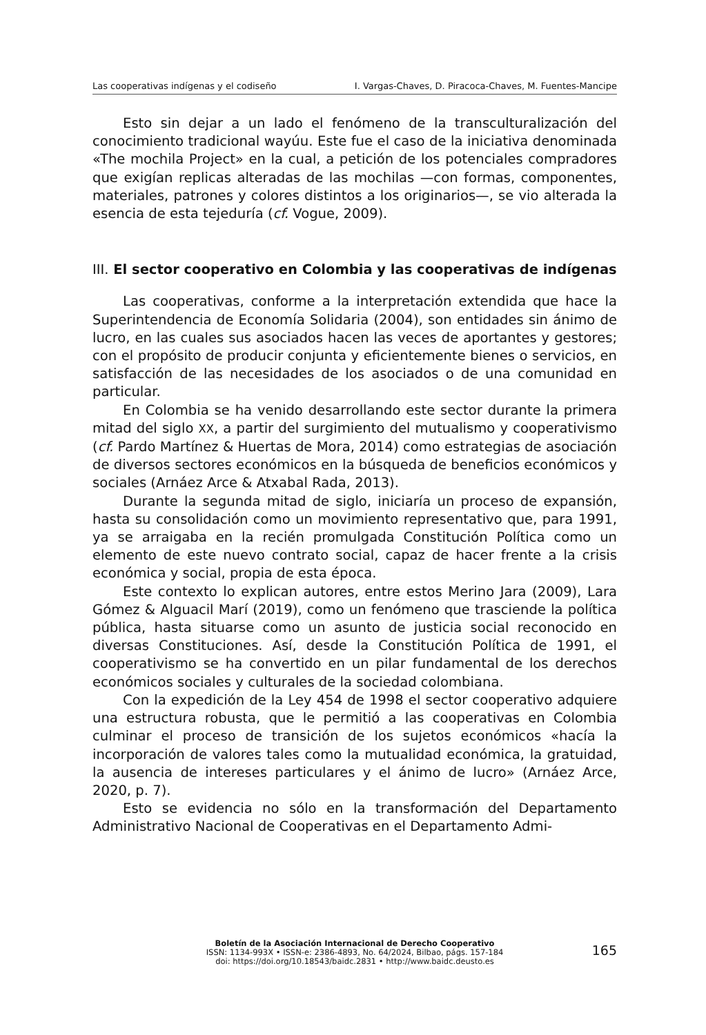Las cooperativas indígenas y el codiseño I. Vargas-Chaves, D. Piracoca-Chaves, M. Fuentes-Mancipe
Esto sin dejar a un lado el fenómeno de la transculturalización del conocimiento tradicional wayúu. Este fue el caso de la iniciativa denominada «The mochila Project» en la cual, a petición de los potenciales compradores que exigían replicas alteradas de las mochilas —con formas, componentes, materiales, patrones y colores distintos a los originarios—, se vio alterada la esencia de esta tejeduría (cf. Vogue, 2009).
III. El sector cooperativo en Colombia y las cooperativas de indígenas
Las cooperativas, conforme a la interpretación extendida que hace la Superintendencia de Economía Solidaria (2004), son entidades sin ánimo de lucro, en las cuales sus asociados hacen las veces de aportantes y gestores; con el propósito de producir conjunta y eficientemente bienes o servicios, en satisfacción de las necesidades de los asociados o de una comunidad en particular.
En Colombia se ha venido desarrollando este sector durante la primera mitad del siglo XX, a partir del surgimiento del mutualismo y cooperativismo (cf. Pardo Martínez & Huertas de Mora, 2014) como estrategias de asociación de diversos sectores económicos en la búsqueda de beneficios económicos y sociales (Arnáez Arce & Atxabal Rada, 2013).
Durante la segunda mitad de siglo, iniciaría un proceso de expansión, hasta su consolidación como un movimiento representativo que, para 1991, ya se arraigaba en la recién promulgada Constitución Política como un elemento de este nuevo contrato social, capaz de hacer frente a la crisis económica y social, propia de esta época.
Este contexto lo explican autores, entre estos Merino Jara (2009), Lara Gómez & Alguacil Marí (2019), como un fenómeno que trasciende la política pública, hasta situarse como un asunto de justicia social reconocido en diversas Constituciones. Así, desde la Constitución Política de 1991, el cooperativismo se ha convertido en un pilar fundamental de los derechos económicos sociales y culturales de la sociedad colombiana.
Con la expedición de la Ley 454 de 1998 el sector cooperativo adquiere una estructura robusta, que le permitió a las cooperativas en Colombia culminar el proceso de transición de los sujetos económicos «hacía la incorporación de valores tales como la mutualidad económica, la gratuidad, la ausencia de intereses particulares y el ánimo de lucro» (Arnáez Arce, 2020, p. 7).
Esto se evidencia no sólo en la transformación del Departamento Administrativo Nacional de Cooperativas en el Departamento Admi-
Boletín de la Asociación Internacional de Derecho Cooperativo
ISSN: 1134-993X • ISSN-e: 2386-4893, No. 64/2024, Bilbao, págs. 157-184
doi: https://doi.org/10.18543/baidc.2831 • http://www.baidc.deusto.es
165